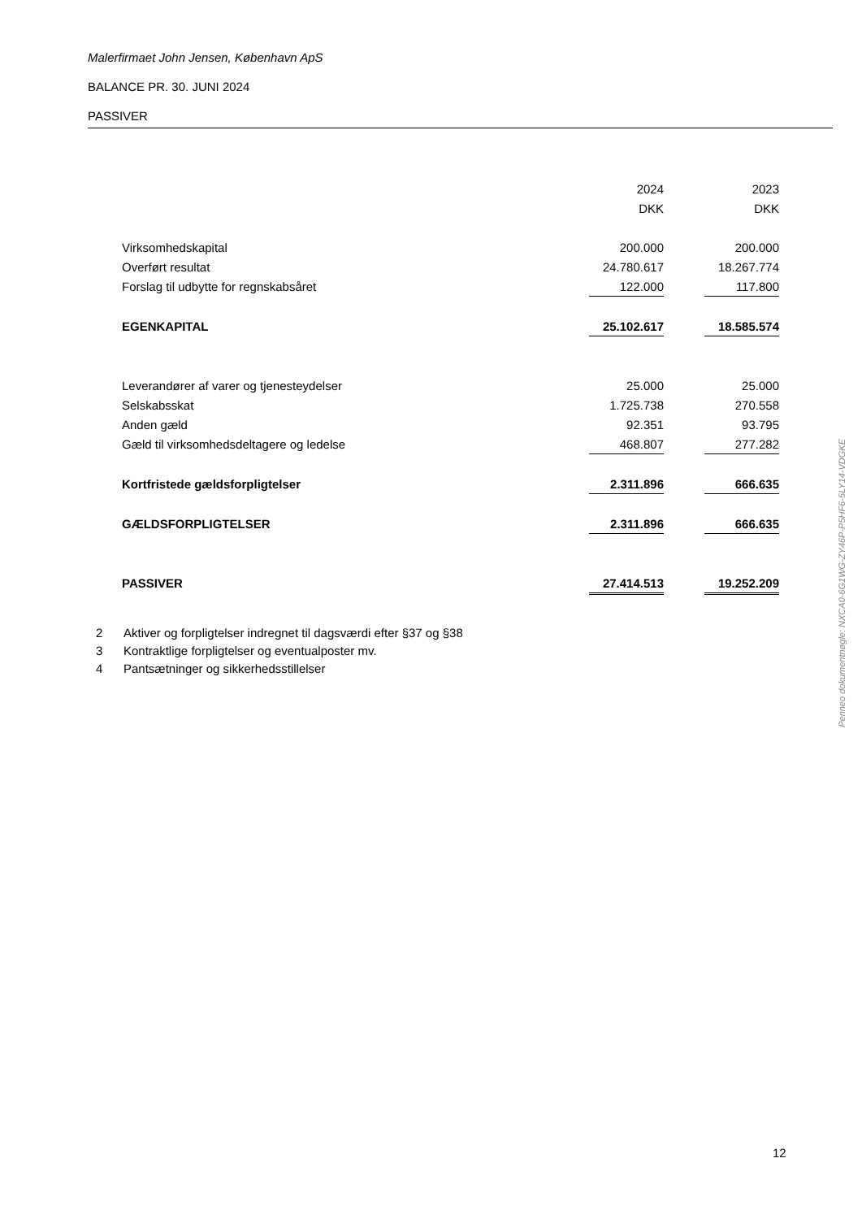Malerfirmaet John Jensen, København ApS
BALANCE PR. 30. JUNI 2024
PASSIVER
| | 2024 | | 2023 |
| | DKK | | DKK |
| Virksomhedskapital | 200.000 | | 200.000 |
| Overført resultat | 24.780.617 | | 18.267.774 |
| Forslag til udbytte for regnskabsåret | 122.000 | | 117.800 |
| EGENKAPITAL | 25.102.617 | | 18.585.574 |
| Leverandører af varer og tjenesteydelser | 25.000 | | 25.000 |
| Selskabsskat | 1.725.738 | | 270.558 |
| Anden gæld | 92.351 | | 93.795 |
| Gæld til virksomhedsdeltagere og ledelse | 468.807 | | 277.282 |
| Kortfristede gældsforpligtelser | 2.311.896 | | 666.635 |
| GÆLDSFORPLIGTELSER | 2.311.896 | | 666.635 |
| PASSIVER | 27.414.513 | | 19.252.209 |
2 Aktiver og forpligtelser indregnet til dagsværdi efter §37 og §38
3 Kontraktlige forpligtelser og eventualposter mv.
4 Pantsætninger og sikkerhedsstillelser
Penneo dokumentnøgle: NXCA0-6G1WG-ZY46P-P5HF6-5LY14-VDGKE
12